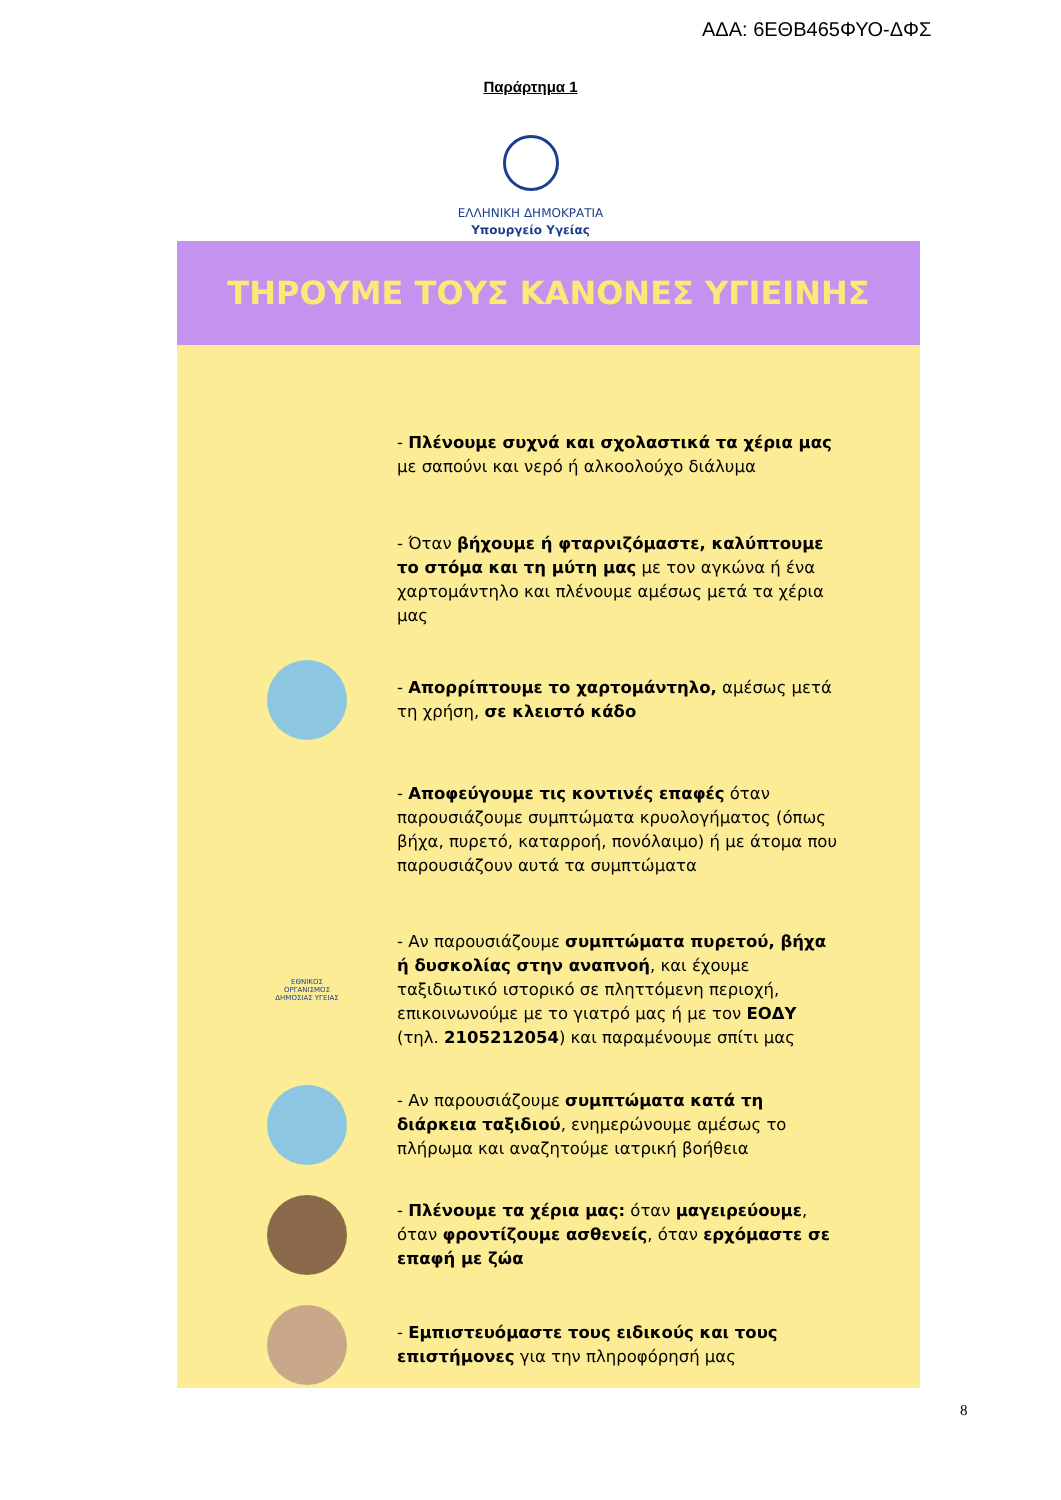ΑΔΑ: 6ΕΘΒ465ΦΥΟ-ΔΦΣ
Παράρτημα 1
ΕΛΛΗΝΙΚΗ ΔΗΜΟΚΡΑΤΙΑ
Υπουργείο Υγείας
ΤΗΡΟΥΜΕ ΤΟΥΣ ΚΑΝΟΝΕΣ ΥΓΙΕΙΝΗΣ
- Πλένουμε συχνά και σχολαστικά τα χέρια μας με σαπούνι και νερό ή αλκοολούχο διάλυμα
- Όταν βήχουμε ή φταρνιζόμαστε, καλύπτουμε το στόμα και τη μύτη μας με τον αγκώνα ή ένα χαρτομάντηλο και πλένουμε αμέσως μετά τα χέρια μας
- Απορρίπτουμε το χαρτομάντηλο, αμέσως μετά τη χρήση, σε κλειστό κάδο
- Αποφεύγουμε τις κοντινές επαφές όταν παρουσιάζουμε συμπτώματα κρυολογήματος (όπως βήχα, πυρετό, καταρροή, πονόλαιμο) ή με άτομα που παρουσιάζουν αυτά τα συμπτώματα
ΕΘΝΙΚΟΣ ΟΡΓΑΝΙΣΜΟΣ ΔΗΜΟΣΙΑΣ ΥΓΕΙΑΣ
- Αν παρουσιάζουμε συμπτώματα πυρετού, βήχα ή δυσκολίας στην αναπνοή, και έχουμε ταξιδιωτικό ιστορικό σε πληττόμενη περιοχή, επικοινωνούμε με το γιατρό μας ή με τον ΕΟΔΥ (τηλ. 2105212054) και παραμένουμε σπίτι μας
- Αν παρουσιάζουμε συμπτώματα κατά τη διάρκεια ταξιδιού, ενημερώνουμε αμέσως το πλήρωμα και αναζητούμε ιατρική βοήθεια
- Πλένουμε τα χέρια μας: όταν μαγειρεύουμε, όταν φροντίζουμε ασθενείς, όταν ερχόμαστε σε επαφή με ζώα
- Εμπιστευόμαστε τους ειδικούς και τους επιστήμονες για την πληροφόρησή μας
8